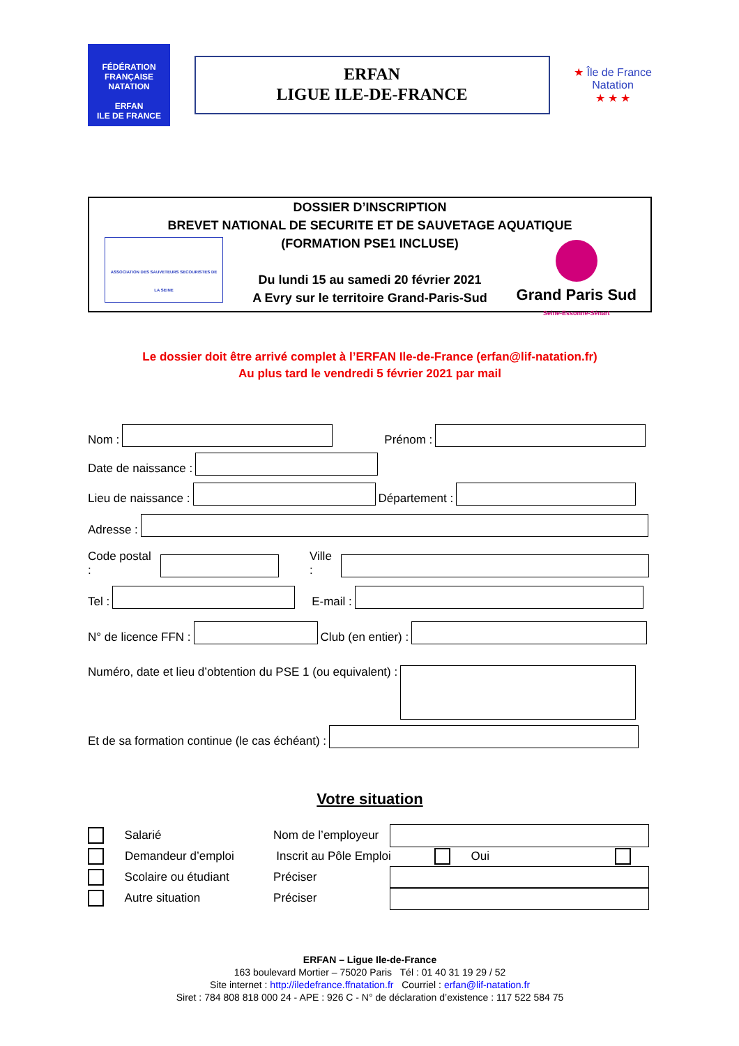FÉDÉRATION FRANÇAISE
NATATION
ERFAN
ILE DE FRANCE
ERFAN
LIGUE ILE-DE-FRANCE
★ Île de France
Natation
★ ★ ★
DOSSIER D’INSCRIPTION
BREVET NATIONAL DE SECURITE ET DE SAUVETAGE AQUATIQUE
(FORMATION PSE1 INCLUSE)
Du lundi 15 au samedi 20 février 2021
A Evry sur le territoire Grand-Paris-Sud
ASSOCIATION DES SAUVETEURS SECOURISTES DE LA SEINE
Grand Paris Sud
Seine-Essonne-Sénart
Le dossier doit être arrivé complet à l’ERFAN Ile-de-France (erfan@lif-natation.fr)
Au plus tard le vendredi 5 février 2021 par mail
Nom :
Prénom :
Date de naissance :
Lieu de naissance :
Département :
Adresse :
Code postal :
Ville :
Tel :
E-mail :
N° de licence FFN :
Club (en entier) :
Numéro, date et lieu d’obtention du PSE 1 (ou equivalent) :
Et de sa formation continue (le cas échéant) :
Votre situation
Salarié Nom de l’employeur
Demandeur d’emploi Inscrit au Pôle Emploi Oui
Scolaire ou étudiant Préciser
Autre situation Préciser
ERFAN – Ligue Ile-de-France
163 boulevard Mortier – 75020 Paris Tél : 01 40 31 19 29 / 52
Site internet : http://iledefrance.ffnatation.fr Courriel : erfan@lif-natation.fr
Siret : 784 808 818 000 24 - APE : 926 C - N° de déclaration d’existence : 117 522 584 75